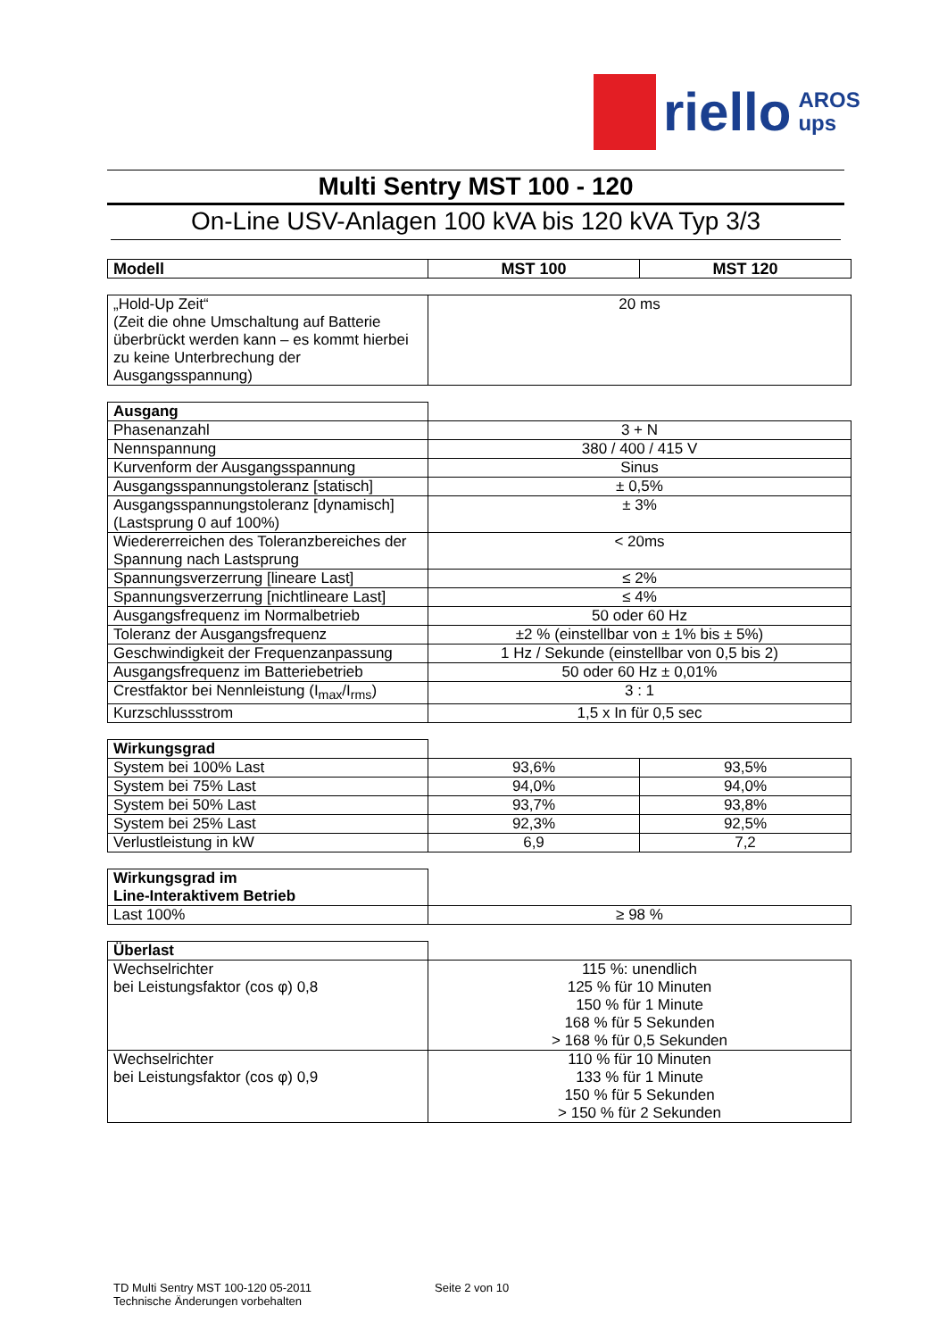riello
AROS
ups
Multi Sentry MST 100 - 120
On-Line USV-Anlagen 100 kVA bis 120 kVA Typ 3/3
| Modell | MST 100 | MST 120 |
| --- | --- | --- |
| „Hold-Up Zeit“ (Zeit die ohne Umschaltung auf Batterie überbrückt werden kann – es kommt hierbei zu keine Unterbrechung der Ausgangsspannung) | 20 ms |
| Ausgang | |
| Phasenanzahl | 3 + N |
| Nennspannung | 380 / 400 / 415 V |
| Kurvenform der Ausgangsspannung | Sinus |
| Ausgangsspannungstoleranz [statisch] | ± 0,5% |
| Ausgangsspannungstoleranz [dynamisch] (Lastsprung 0 auf 100%) | ± 3% |
| Wiedererreichen des Toleranzbereiches der Spannung nach Lastsprung | < 20ms |
| Spannungsverzerrung [lineare Last] | ≤ 2% |
| Spannungsverzerrung [nichtlineare Last] | ≤ 4% |
| Ausgangsfrequenz im Normalbetrieb | 50 oder 60 Hz |
| Toleranz der Ausgangsfrequenz | ±2 % (einstellbar von ± 1% bis ± 5%) |
| Geschwindigkeit der Frequenzanpassung | 1 Hz / Sekunde (einstellbar von 0,5 bis 2) |
| Ausgangsfrequenz im Batteriebetrieb | 50 oder 60 Hz ± 0,01% |
| Crestfaktor bei Nennleistung (I<sub>max</sub>/I<sub>rms</sub>) | 3 : 1 |
| Kurzschlussstrom | 1,5 x In für 0,5 sec |
| Wirkungsgrad | | |
| System bei 100% Last | 93,6% | 93,5% |
| System bei 75% Last | 94,0% | 94,0% |
| System bei 50% Last | 93,7% | 93,8% |
| System bei 25% Last | 92,3% | 92,5% |
| Verlustleistung in kW | 6,9 | 7,2 |
| Wirkungsgrad im Line-Interaktivem Betrieb | |
| Last 100% | ≥ 98 % |
| Überlast | |
| Wechselrichter bei Leistungsfaktor (cos φ) 0,8 | 115 %: unendlich 125 % für 10 Minuten 150 % für 1 Minute 168 % für 5 Sekunden > 168 % für 0,5 Sekunden |
| Wechselrichter bei Leistungsfaktor (cos φ) 0,9 | 110 % für 10 Minuten 133 % für 1 Minute 150 % für 5 Sekunden > 150 % für 2 Sekunden |
TD Multi Sentry MST 100-120 05-2011
Technische Änderungen vorbehalten
Seite 2 von 10